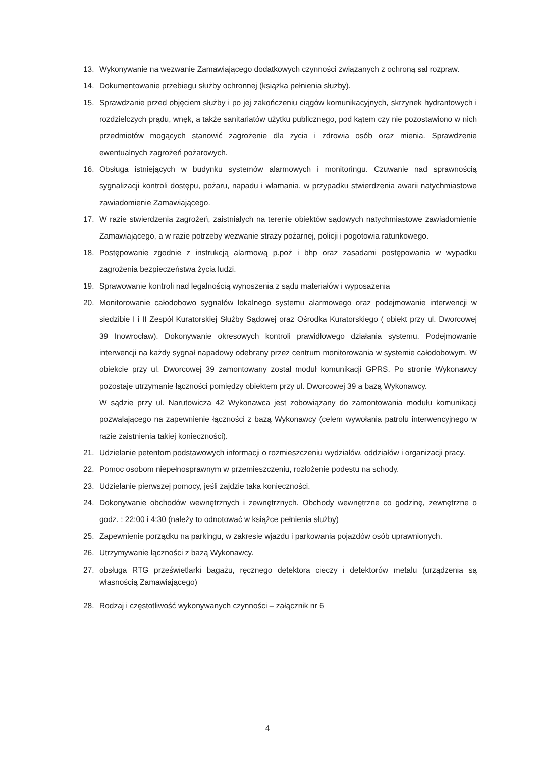13. Wykonywanie na wezwanie Zamawiającego dodatkowych czynności związanych z ochroną sal rozpraw.
14. Dokumentowanie przebiegu służby ochronnej (książka pełnienia służby).
15. Sprawdzanie przed objęciem służby i po jej zakończeniu ciągów komunikacyjnych, skrzynek hydrantowych i rozdzielczych prądu, wnęk, a także sanitariatów użytku publicznego, pod kątem czy nie pozostawiono w nich przedmiotów mogących stanowić zagrożenie dla życia i zdrowia osób oraz mienia. Sprawdzenie ewentualnych zagrożeń pożarowych.
16. Obsługa istniejących w budynku systemów alarmowych i monitoringu. Czuwanie nad sprawnością sygnalizacji kontroli dostępu, pożaru, napadu i włamania, w przypadku stwierdzenia awarii natychmiastowe zawiadomienie Zamawiającego.
17. W razie stwierdzenia zagrożeń, zaistniałych na terenie obiektów sądowych natychmiastowe zawiadomienie Zamawiającego, a w razie potrzeby wezwanie straży pożarnej, policji i pogotowia ratunkowego.
18. Postępowanie zgodnie z instrukcją alarmową p.poż i bhp oraz zasadami postępowania w wypadku zagrożenia bezpieczeństwa życia ludzi.
19. Sprawowanie kontroli nad legalnością wynoszenia z sądu materiałów i wyposażenia
20. Monitorowanie całodobowo sygnałów lokalnego systemu alarmowego oraz podejmowanie interwencji w siedzibie I i II Zespół Kuratorskiej Służby Sądowej oraz Ośrodka Kuratorskiego ( obiekt przy ul. Dworcowej 39 Inowrocław). Dokonywanie okresowych kontroli prawidłowego działania systemu. Podejmowanie interwencji na każdy sygnał napadowy odebrany przez centrum monitorowania w systemie całodobowym. W obiekcie przy ul. Dworcowej 39 zamontowany został moduł komunikacji GPRS. Po stronie Wykonawcy pozostaje utrzymanie łączności pomiędzy obiektem przy ul. Dworcowej 39 a bazą Wykonawcy.
W sądzie przy ul. Narutowicza 42 Wykonawca jest zobowiązany do zamontowania modułu komunikacji pozwalającego na zapewnienie łączności z bazą Wykonawcy (celem wywołania patrolu interwencyjnego w razie zaistnienia takiej konieczności).
21. Udzielanie petentom podstawowych informacji o rozmieszczeniu wydziałów, oddziałów i organizacji pracy.
22. Pomoc osobom niepełnosprawnym w przemieszczeniu, rozłożenie podestu na schody.
23. Udzielanie pierwszej pomocy, jeśli zajdzie taka konieczności.
24. Dokonywanie obchodów wewnętrznych i zewnętrznych. Obchody wewnętrzne co godzinę, zewnętrzne o godz. : 22:00 i 4:30 (należy to odnotować w książce pełnienia służby)
25. Zapewnienie porządku na parkingu, w zakresie wjazdu i parkowania pojazdów osób uprawnionych.
26. Utrzymywanie łączności z bazą Wykonawcy.
27. obsługa RTG prześwietlarki bagażu, ręcznego detektora cieczy i detektorów metalu (urządzenia są własnością Zamawiającego)
28. Rodzaj i częstotliwość wykonywanych czynności – załącznik nr 6
4